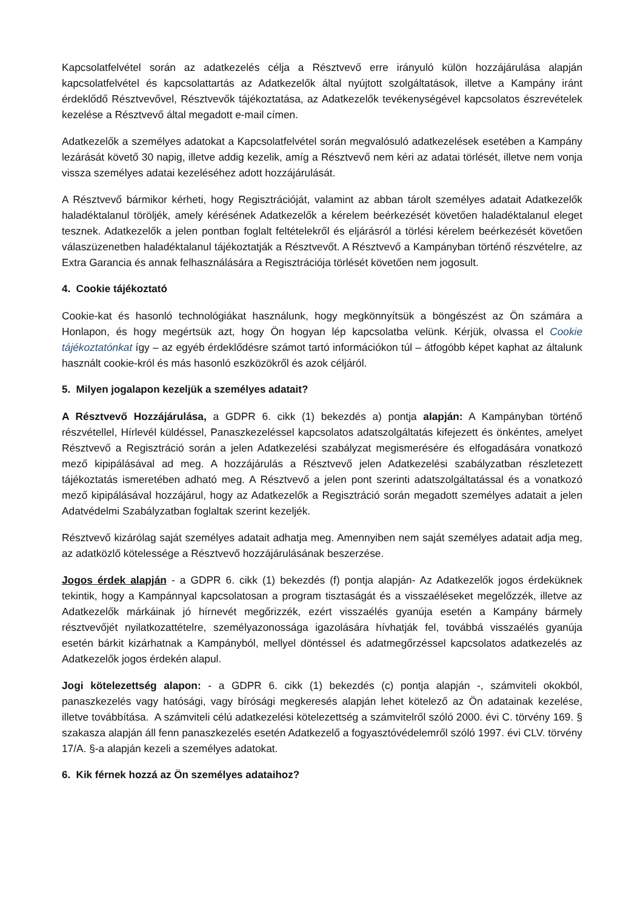Kapcsolatfelvétel során az adatkezelés célja a Résztvevő erre irányuló külön hozzájárulása alapján kapcsolatfelvétel és kapcsolattartás az Adatkezelők által nyújtott szolgáltatások, illetve a Kampány iránt érdeklődő Résztvevővel, Résztvevők tájékoztatása, az Adatkezelők tevékenységével kapcsolatos észrevételek kezelése a Résztvevő által megadott e-mail címen.
Adatkezelők a személyes adatokat a Kapcsolatfelvétel során megvalósuló adatkezelések esetében a Kampány lezárását követő 30 napig, illetve addig kezelik, amíg a Résztvevő nem kéri az adatai törlését, illetve nem vonja vissza személyes adatai kezeléséhez adott hozzájárulását.
A Résztvevő bármikor kérheti, hogy Regisztrációját, valamint az abban tárolt személyes adatait Adatkezelők haladéktalanul töröljék, amely kérésének Adatkezelők a kérelem beérkezését követően haladéktalanul eleget tesznek. Adatkezelők a jelen pontban foglalt feltételekről és eljárásról a törlési kérelem beérkezését követően válaszüzenetben haladéktalanul tájékoztatják a Résztvevőt. A Résztvevő a Kampányban történő részvételre, az Extra Garancia és annak felhasználására a Regisztrációja törlését követően nem jogosult.
4. Cookie tájékoztató
Cookie-kat és hasonló technológiákat használunk, hogy megkönnyítsük a böngészést az Ön számára a Honlapon, és hogy megértsük azt, hogy Ön hogyan lép kapcsolatba velünk. Kérjük, olvassa el Cookie tájékoztatónkat így – az egyéb érdeklődésre számot tartó információkon túl – átfogóbb képet kaphat az általunk használt cookie-król és más hasonló eszközökről és azok céljáról.
5. Milyen jogalapon kezeljük a személyes adatait?
A Résztvevő Hozzájárulása, a GDPR 6. cikk (1) bekezdés a) pontja alapján: A Kampányban történő részvétellel, Hírlevél küldéssel, Panaszkezeléssel kapcsolatos adatszolgáltatás kifejezett és önkéntes, amelyet Résztvevő a Regisztráció során a jelen Adatkezelési szabályzat megismerésére és elfogadására vonatkozó mező kipipálásával ad meg. A hozzájárulás a Résztvevő jelen Adatkezelési szabályzatban részletezett tájékoztatás ismeretében adható meg. A Résztvevő a jelen pont szerinti adatszolgáltatással és a vonatkozó mező kipipálásával hozzájárul, hogy az Adatkezelők a Regisztráció során megadott személyes adatait a jelen Adatvédelmi Szabályzatban foglaltak szerint kezeljék.
Résztvevő kizárólag saját személyes adatait adhatja meg. Amennyiben nem saját személyes adatait adja meg, az adatközlő kötelessége a Résztvevő hozzájárulásának beszerzése.
Jogos érdek alapján - a GDPR 6. cikk (1) bekezdés (f) pontja alapján- Az Adatkezelők jogos érdeküknek tekintik, hogy a Kampánnyal kapcsolatosan a program tisztaságát és a visszaéléseket megelőzzék, illetve az Adatkezelők márkáinak jó hírnevét megőrizzék, ezért visszaélés gyanúja esetén a Kampány bármely résztvevőjét nyilatkozattételre, személyazonossága igazolására hívhatják fel, továbbá visszaélés gyanúja esetén bárkit kizárhatnak a Kampányból, mellyel döntéssel és adatmegőrzéssel kapcsolatos adatkezelés az Adatkezelők jogos érdekén alapul.
Jogi kötelezettség alapon: - a GDPR 6. cikk (1) bekezdés (c) pontja alapján -, számviteli okokból, panaszkezelés vagy hatósági, vagy bírósági megkeresés alapján lehet kötelező az Ön adatainak kezelése, illetve továbbítása. A számviteli célú adatkezelési kötelezettség a számvitelről szóló 2000. évi C. törvény 169. § szakasza alapján áll fenn panaszkezelés esetén Adatkezelő a fogyasztóvédelemről szóló 1997. évi CLV. törvény 17/A. §-a alapján kezeli a személyes adatokat.
6. Kik férnek hozzá az Ön személyes adataihoz?